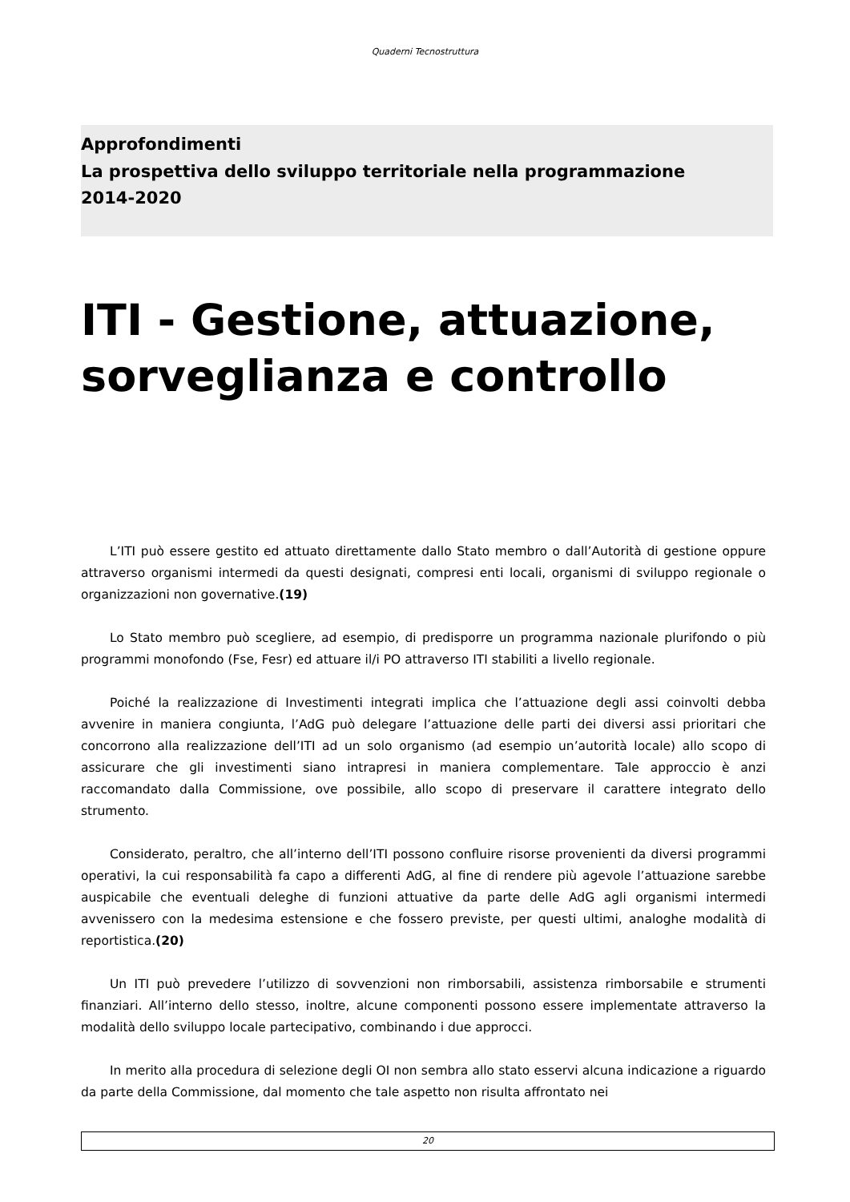Quaderni Tecnostruttura
Approfondimenti
La prospettiva dello sviluppo territoriale nella programmazione
2014-2020
ITI - Gestione, attuazione, sorveglianza e controllo
L’ITI può essere gestito ed attuato direttamente dallo Stato membro o dall’Autorità di gestione oppure attraverso organismi intermedi da questi designati, compresi enti locali, organismi di sviluppo regionale o organizzazioni non governative.(19)
Lo Stato membro può scegliere, ad esempio, di predisporre un programma nazionale plurifondo o più programmi monofondo (Fse, Fesr) ed attuare il/i PO attraverso ITI stabiliti a livello regionale.
Poiché la realizzazione di Investimenti integrati implica che l’attuazione degli assi coinvolti debba avvenire in maniera congiunta, l’AdG può delegare l’attuazione delle parti dei diversi assi prioritari che concorrono alla realizzazione dell’ITI ad un solo organismo (ad esempio un’autorità locale) allo scopo di assicurare che gli investimenti siano intrapresi in maniera complementare. Tale approccio è anzi raccomandato dalla Commissione, ove possibile, allo scopo di preservare il carattere integrato dello strumento.
Considerato, peraltro, che all’interno dell’ITI possono confluire risorse provenienti da diversi programmi operativi, la cui responsabilità fa capo a differenti AdG, al fine di rendere più agevole l’attuazione sarebbe auspicabile che eventuali deleghe di funzioni attuative da parte delle AdG agli organismi intermedi avvenissero con la medesima estensione e che fossero previste, per questi ultimi, analoghe modalità di reportistica.(20)
Un ITI può prevedere l’utilizzo di sovvenzioni non rimborsabili, assistenza rimborsabile e strumenti finanziari. All’interno dello stesso, inoltre, alcune componenti possono essere implementate attraverso la modalità dello sviluppo locale partecipativo, combinando i due approcci.
In merito alla procedura di selezione degli OI non sembra allo stato esservi alcuna indicazione a riguardo da parte della Commissione, dal momento che tale aspetto non risulta affrontato nei
20